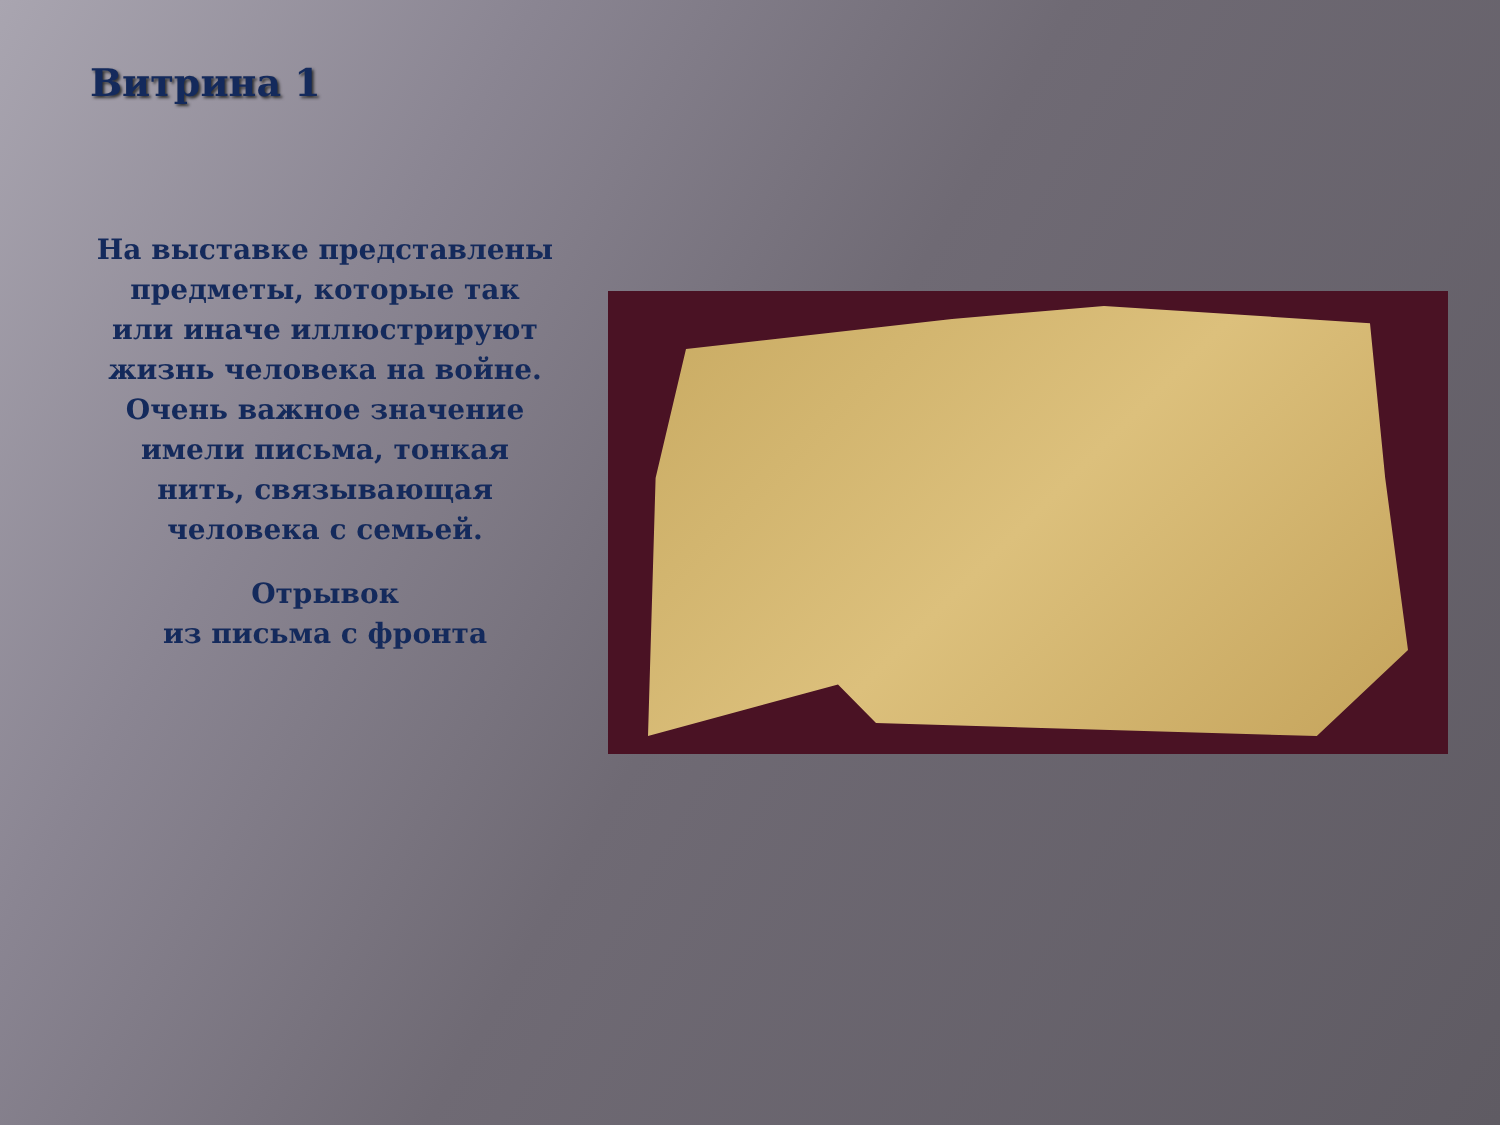Витрина 1
На выставке представлены предметы, которые так или иначе иллюстрируют жизнь человека на войне. Очень важное значение имели письма, тонкая нить, связывающая человека с семьей.
Отрывок
из письма с фронта